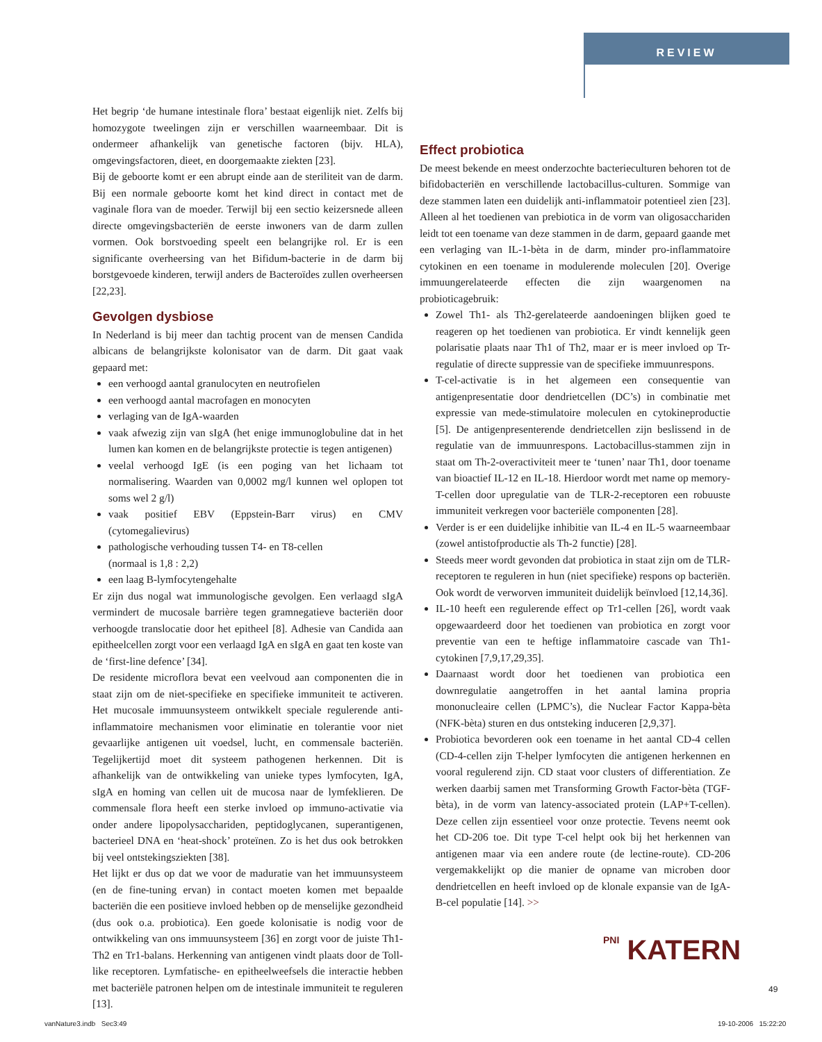REVIEW
Het begrip ‘de humane intestinale flora’ bestaat eigenlijk niet. Zelfs bij homozygote tweelingen zijn er verschillen waarneembaar. Dit is ondermeer afhankelijk van genetische factoren (bijv. HLA), omgevingsfactoren, dieet, en doorgemaakte ziekten [23].
Bij de geboorte komt er een abrupt einde aan de steriliteit van de darm. Bij een normale geboorte komt het kind direct in contact met de vaginale flora van de moeder. Terwijl bij een sectio keizersnede alleen directe omgevingsbacteriën de eerste inwoners van de darm zullen vormen. Ook borstvoeding speelt een belangrijke rol. Er is een significante overheersing van het Bifidum-bacterie in de darm bij borstgevoede kinderen, terwijl anders de Bacteroïdes zullen overheersen [22,23].
Gevolgen dysbiose
In Nederland is bij meer dan tachtig procent van de mensen Candida albicans de belangrijkste kolonisator van de darm. Dit gaat vaak gepaard met:
een verhoogd aantal granulocyten en neutrofielen
een verhoogd aantal macrofagen en monocyten
verlaging van de IgA-waarden
vaak afwezig zijn van sIgA (het enige immunoglobuline dat in het lumen kan komen en de belangrijkste protectie is tegen antigenen)
veelal verhoogd IgE (is een poging van het lichaam tot normalisering. Waarden van 0,0002 mg/l kunnen wel oplopen tot soms wel 2 g/l)
vaak positief EBV (Eppstein-Barr virus) en CMV (cytomegalievirus)
pathologische verhouding tussen T4- en T8-cellen
(normaal is 1,8 : 2,2)
een laag B-lymfocytengehalte
Er zijn dus nogal wat immunologische gevolgen. Een verlaagd sIgA vermindert de mucosale barrière tegen gramnegatieve bacteriën door verhoogde translocatie door het epitheel [8]. Adhesie van Candida aan epitheelcellen zorgt voor een verlaagd IgA en sIgA en gaat ten koste van de ‘first-line defence’ [34].
De residente microflora bevat een veelvoud aan componenten die in staat zijn om de niet-specifieke en specifieke immuniteit te activeren. Het mucosale immuunsysteem ontwikkelt speciale regulerende anti-inflammatoire mechanismen voor eliminatie en tolerantie voor niet gevaarlijke antigenen uit voedsel, lucht, en commensale bacteriën. Tegelijkertijd moet dit systeem pathogenen herkennen. Dit is afhankelijk van de ontwikkeling van unieke types lymfocyten, IgA, sIgA en homing van cellen uit de mucosa naar de lymfeklieren. De commensale flora heeft een sterke invloed op immuno-activatie via onder andere lipopolysacchariden, peptidoglycanen, superantigenen, bacterieel DNA en ‘heat-shock’ proteïnen. Zo is het dus ook betrokken bij veel ontstekingsziekten [38].
Het lijkt er dus op dat we voor de maduratie van het immuunsysteem (en de fine-tuning ervan) in contact moeten komen met bepaalde bacteriën die een positieve invloed hebben op de menselijke gezondheid (dus ook o.a. probiotica). Een goede kolonisatie is nodig voor de ontwikkeling van ons immuunsysteem [36] en zorgt voor de juiste Th1-Th2 en Tr1-balans. Herkenning van antigenen vindt plaats door de Toll-like receptoren. Lymfatische- en epitheelweefsels die interactie hebben met bacteriële patronen helpen om de intestinale immuniteit te reguleren [13].
Effect probiotica
De meest bekende en meest onderzochte bacterieculturen behoren tot de bifidobacteriën en verschillende lactobacillus-culturen. Sommige van deze stammen laten een duidelijk anti-inflammatoir potentieel zien [23]. Alleen al het toedienen van prebiotica in de vorm van oligosacchariden leidt tot een toename van deze stammen in de darm, gepaard gaande met een verlaging van IL-1-bèta in de darm, minder pro-inflammatoire cytokinen en een toename in modulerende moleculen [20]. Overige immuungerelateerde effecten die zijn waargenomen na probioticagebruik:
Zowel Th1- als Th2-gerelateerde aandoeningen blijken goed te reageren op het toedienen van probiotica. Er vindt kennelijk geen polarisatie plaats naar Th1 of Th2, maar er is meer invloed op Tr-regulatie of directe suppressie van de specifieke immuunrespons.
T-cel-activatie is in het algemeen een consequentie van antigenpresentatie door dendrietcellen (DC’s) in combinatie met expressie van mede-stimulatoire moleculen en cytokineproductie [5]. De antigenpresenterende dendrietcellen zijn beslissend in de regulatie van de immuunrespons. Lactobacillus-stammen zijn in staat om Th-2-overactiviteit meer te ‘tunen’ naar Th1, door toename van bioactief IL-12 en IL-18. Hierdoor wordt met name op memory-T-cellen door upregulatie van de TLR-2-receptoren een robuuste immuniteit verkregen voor bacteriële componenten [28].
Verder is er een duidelijke inhibitie van IL-4 en IL-5 waarneembaar (zowel antistofproductie als Th-2 functie) [28].
Steeds meer wordt gevonden dat probiotica in staat zijn om de TLR-receptoren te reguleren in hun (niet specifieke) respons op bacteriën. Ook wordt de verworven immuniteit duidelijk beïnvloed [12,14,36].
IL-10 heeft een regulerende effect op Tr1-cellen [26], wordt vaak opgewaardeerd door het toedienen van probiotica en zorgt voor preventie van een te heftige inflammatoire cascade van Th1-cytokinen [7,9,17,29,35].
Daarnaast wordt door het toedienen van probiotica een downregulatie aangetroffen in het aantal lamina propria mononucleaire cellen (LPMC’s), die Nuclear Factor Kappa-bèta (NFK-bèta) sturen en dus ontsteking induceren [2,9,37].
Probiotica bevorderen ook een toename in het aantal CD-4 cellen (CD-4-cellen zijn T-helper lymfocyten die antigenen herkennen en vooral regulerend zijn. CD staat voor clusters of differentiation. Ze werken daarbij samen met Transforming Growth Factor-bèta (TGF-bèta), in de vorm van latency-associated protein (LAP+T-cellen). Deze cellen zijn essentieel voor onze protectie. Tevens neemt ook het CD-206 toe. Dit type T-cel helpt ook bij het herkennen van antigenen maar via een andere route (de lectine-route). CD-206 vergemakkelijkt op die manier de opname van microben door dendrietcellen en heeft invloed op de klonale expansie van de IgA-B-cel populatie [14]. >>
PNI KATERN
49
vanNature3.indb Sec3:49 19-10-2006 15:22:20